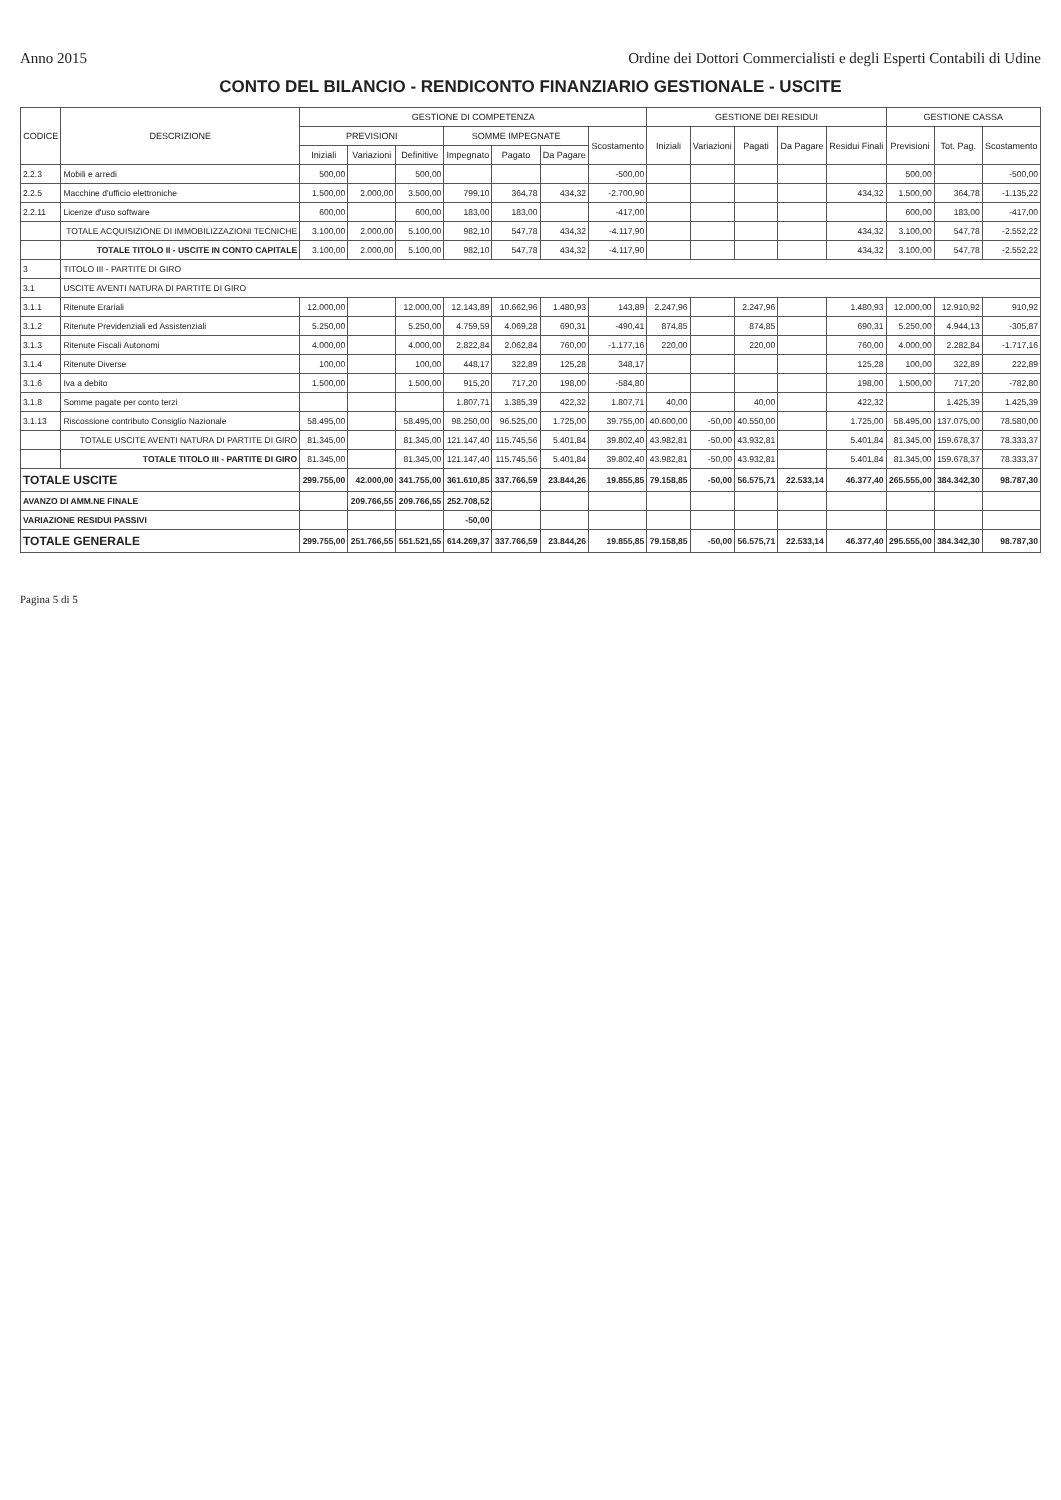Anno 2015 Ordine dei Dottori Commercialisti e degli Esperti Contabili di Udine
CONTO DEL BILANCIO - RENDICONTO FINANZIARIO GESTIONALE - USCITE
| CODICE | DESCRIZIONE | GESTIONE DI COMPETENZA | | | | | | | GESTIONE DEI RESIDUI | | | | | GESTIONE CASSA | | |
| --- | --- | --- | --- | --- | --- | --- | --- | --- | --- | --- | --- | --- | --- | --- | --- | --- |
| | | PREVISIONI | | | SOMME IMPEGNATE | | | Scostamento | Iniziali | Variazioni | Pagati | Da Pagare | Residui Finali | Previsioni | Tot. Pag. | Scostamento |
| | | Iniziali | Variazioni | Definitive | Impegnato | Pagato | Da Pagare | | | | | | | | | |
| 2.2.3 | Mobili e arredi | 500,00 | | 500,00 | | | | -500,00 | | | | | | 500,00 | | -500,00 |
| 2.2.5 | Macchine d'ufficio elettroniche | 1.500,00 | 2.000,00 | 3.500,00 | 799,10 | 364,78 | 434,32 | -2.700,90 | | | | | 434,32 | 1.500,00 | 364,78 | -1.135,22 |
| 2.2.11 | Licenze d'uso software | 600,00 | | 600,00 | 183,00 | 183,00 | | -417,00 | | | | | | 600,00 | 183,00 | -417,00 |
| | TOTALE ACQUISIZIONE DI IMMOBILIZZAZIONI TECNICHE | 3.100,00 | 2.000,00 | 5.100,00 | 982,10 | 547,78 | 434,32 | -4.117,90 | | | | | 434,32 | 3.100,00 | 547,78 | -2.552,22 |
| | TOTALE TITOLO II - USCITE IN CONTO CAPITALE | 3.100,00 | 2.000,00 | 5.100,00 | 982,10 | 547,78 | 434,32 | -4.117,90 | | | | | 434,32 | 3.100,00 | 547,78 | -2.552,22 |
| 3 | TITOLO III - PARTITE DI GIRO | | | | | | | | | | | | | | | |
| 3.1 | USCITE AVENTI NATURA DI PARTITE DI GIRO | | | | | | | | | | | | | | | |
| 3.1.1 | Ritenute Erariali | 12.000,00 | | 12.000,00 | 12.143,89 | 10.662,96 | 1.480,93 | 143,89 | 2.247,96 | | 2.247,96 | | 1.480,93 | 12.000,00 | 12.910,92 | 910,92 |
| 3.1.2 | Ritenute Previdenziali ed Assistenziali | 5.250,00 | | 5.250,00 | 4.759,59 | 4.069,28 | 690,31 | -490,41 | 874,85 | | 874,85 | | 690,31 | 5.250,00 | 4.944,13 | -305,87 |
| 3.1.3 | Ritenute Fiscali Autonomi | 4.000,00 | | 4.000,00 | 2.822,84 | 2.062,84 | 760,00 | -1.177,16 | 220,00 | | 220,00 | | 760,00 | 4.000,00 | 2.282,84 | -1.717,16 |
| 3.1.4 | Ritenute Diverse | 100,00 | | 100,00 | 448,17 | 322,89 | 125,28 | 348,17 | | | | | 125,28 | 100,00 | 322,89 | 222,89 |
| 3.1.6 | Iva a debito | 1.500,00 | | 1.500,00 | 915,20 | 717,20 | 198,00 | -584,80 | | | | | 198,00 | 1.500,00 | 717,20 | -782,80 |
| 3.1.8 | Somme pagate per conto terzi | | | | 1.807,71 | 1.385,39 | 422,32 | 1.807,71 | 40,00 | | 40,00 | | 422,32 | | 1.425,39 | 1.425,39 |
| 3.1.13 | Riscossione contributo Consiglio Nazionale | 58.495,00 | | 58.495,00 | 98.250,00 | 96.525,00 | 1.725,00 | 39.755,00 | 40.600,00 | -50,00 | 40.550,00 | | 1.725,00 | 58.495,00 | 137.075,00 | 78.580,00 |
| | TOTALE USCITE AVENTI NATURA DI PARTITE DI GIRO | 81.345,00 | | 81.345,00 | 121.147,40 | 115.745,56 | 5.401,84 | 39.802,40 | 43.982,81 | -50,00 | 43.932,81 | | 5.401,84 | 81.345,00 | 159.678,37 | 78.333,37 |
| | TOTALE TITOLO III - PARTITE DI GIRO | 81.345,00 | | 81.345,00 | 121.147,40 | 115.745,56 | 5.401,84 | 39.802,40 | 43.982,81 | -50,00 | 43.932,81 | | 5.401,84 | 81.345,00 | 159.678,37 | 78.333,37 |
| TOTALE USCITE | | 299.755,00 | 42.000,00 | 341.755,00 | 361.610,85 | 337.766,59 | 23.844,26 | 19.855,85 | 79.158,85 | -50,00 | 56.575,71 | 22.533,14 | 46.377,40 | 265.555,00 | 384.342,30 | 98.787,30 |
| AVANZO DI AMM.NE FINALE | | | 209.766,55 | 209.766,55 | 252.708,52 | | | | | | | | | | | |
| VARIAZIONE RESIDUI PASSIVI | | | | | -50,00 | | | | | | | | | | | |
| TOTALE GENERALE | | 299.755,00 | 251.766,55 | 551.521,55 | 614.269,37 | 337.766,59 | 23.844,26 | 19.855,85 | 79.158,85 | -50,00 | 56.575,71 | 22.533,14 | 46.377,40 | 295.555,00 | 384.342,30 | 98.787,30 |
Pagina 5 di 5